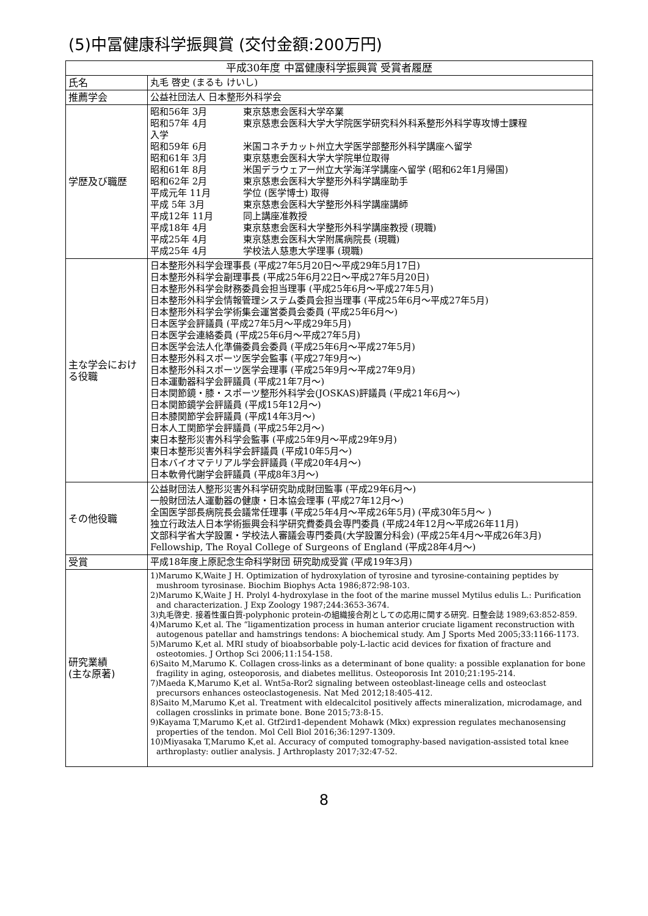(5)中冨健康科学振興賞 (交付金額:200万円)
| 平成30年度 中冨健康科学振興賞 受賞者履歴 | |
| --- | --- |
| 氏名 | 丸毛 啓史 (まるも けいし) |
| 推薦学会 | 公益社団法人 日本整形外科学会 |
| 学歴及び職歴 | 昭和56年 3月 東京慈恵会医科大学卒業 昭和57年 4月 東京慈恵会医科大学大学院医学研究科外科系整形外科学専攻博士課程 入学 昭和59年 6月 米国コネチカット州立大学医学部整形外科学講座へ留学 昭和61年 3月 東京慈恵会医科大学大学院単位取得 昭和61年 8月 米国デラウェアー州立大学海洋学講座へ留学 (昭和62年1月帰国) 昭和62年 2月 東京慈恵会医科大学整形外科学講座助手 平成元年 11月 学位 (医学博士) 取得 平成 5年 3月 東京慈恵会医科大学整形外科学講座講師 平成12年 11月 同上講座准教授 平成18年 4月 東京慈恵会医科大学整形外科学講座教授 (現職) 平成25年 4月 東京慈恵会医科大学附属病院長 (現職) 平成25年 4月 学校法人慈恵大学理事 (現職) |
| 主な学会における役職 | 日本整形外科学会理事長 (平成27年5月20日～平成29年5月17日) 日本整形外科学会副理事長 (平成25年6月22日～平成27年5月20日) 日本整形外科学会財務委員会担当理事 (平成25年6月～平成27年5月) 日本整形外科学会情報管理システム委員会担当理事 (平成25年6月～平成27年5月) 日本整形外科学会学術集会運営委員会委員 (平成25年6月～) 日本医学会評議員 (平成27年5月～平成29年5月) 日本医学会連絡委員 (平成25年6月～平成27年5月) 日本医学会法人化準備委員会委員 (平成25年6月～平成27年5月) 日本整形外科スポーツ医学会監事 (平成27年9月～) 日本整形外科スポーツ医学会理事 (平成25年9月～平成27年9月) 日本運動器科学会評議員 (平成21年7月～) 日本関節鏡・膝・スポーツ整形外科学会(JOSKAS)評議員 (平成21年6月～) 日本関節鏡学会評議員 (平成15年12月～) 日本膝関節学会評議員 (平成14年3月～) 日本人工関節学会評議員 (平成25年2月～) 東日本整形災害外科学会監事 (平成25年9月～平成29年9月) 東日本整形災害外科学会評議員 (平成10年5月～) 日本バイオマテリアル学会評議員 (平成20年4月～) 日本軟骨代謝学会評議員 (平成8年3月～) |
| その他役職 | 公益財団法人整形災害外科学研究助成財団監事 (平成29年6月～) 一般財団法人運動器の健康・日本協会理事 (平成27年12月～) 全国医学部長病院長会議常任理事 (平成25年4月～平成26年5月) (平成30年5月～ ) 独立行政法人日本学術振興会科学研究費委員会専門委員 (平成24年12月～平成26年11月) 文部科学省大学設置・学校法人審議会専門委員(大学設置分科会) (平成25年4月～平成26年3月) Fellowship, The Royal College of Surgeons of England (平成28年4月～) |
| 受賞 | 平成18年度上原記念生命科学財団 研究助成受賞 (平成19年3月) |
| 研究業績 (主な原著) | 1)Marumo K,Waite J H. Optimization of hydroxylation of tyrosine and tyrosine-containing peptides by mushroom tyrosinase. Biochim Biophys Acta 1986;872:98-103. 2)Marumo K,Waite J H. Prolyl 4-hydroxylase in the foot of the marine mussel Mytilus edulis L.: Purification and characterization. J Exp Zoology 1987;244:3653-3674. 3)丸毛啓史. 接着性蛋白質-polyphonic protein-の組織接合剤としての応用に関する研究. 日整会誌 1989;63:852-859. 4)Marumo K,et al. The “ligamentization process in human anterior cruciate ligament reconstruction with autogenous patellar and hamstrings tendons: A biochemical study. Am J Sports Med 2005;33:1166-1173. 5)Marumo K,et al. MRI study of bioabsorbable poly-L-lactic acid devices for fixation of fracture and osteotomies. J Orthop Sci 2006;11:154-158. 6)Saito M,Marumo K. Collagen cross-links as a determinant of bone quality: a possible explanation for bone fragility in aging, osteoporosis, and diabetes mellitus. Osteoporosis Int 2010;21:195-214. 7)Maeda K,Marumo K,et al. Wnt5a-Ror2 signaling between osteoblast-lineage cells and osteoclast precursors enhances osteoclastogenesis. Nat Med 2012;18:405-412. 8)Saito M,Marumo K,et al. Treatment with eldecalcitol positively affects mineralization, microdamage, and collagen crosslinks in primate bone. Bone 2015;73:8-15. 9)Kayama T,Marumo K,et al. Gtf2ird1-dependent Mohawk (Mkx) expression regulates mechanosensing properties of the tendon. Mol Cell Biol 2016;36:1297-1309. 10)Miyasaka T,Marumo K,et al. Accuracy of computed tomography-based navigation-assisted total knee arthroplasty: outlier analysis. J Arthroplasty 2017;32:47-52. |
8